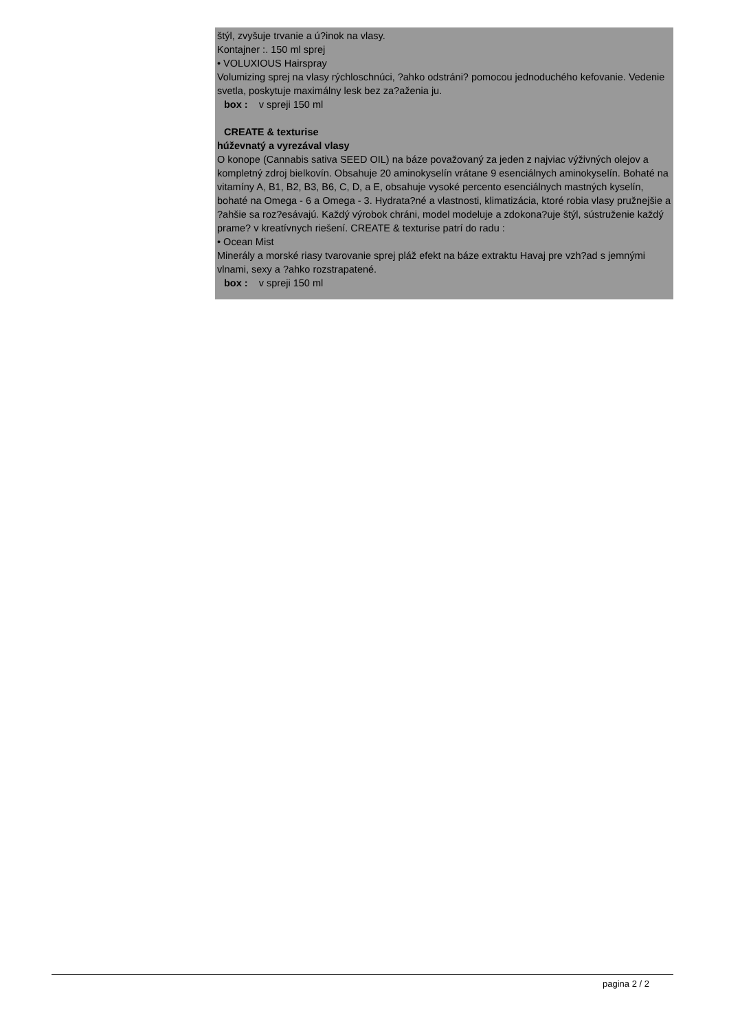štýl, zvyšuje trvanie a ú?inok na vlasy.
Kontajner :. 150 ml sprej
• VOLUXIOUS Hairspray
Volumizing sprej na vlasy rýchloschnúci, ?ahko odstráni? pomocou jednoduchého kefovanie. Vedenie svetla, poskytuje maximálny lesk bez za?aženia ju.
box : v spreji 150 ml
CREATE & texturise
húževnatý a vyrezával vlasy
O konope (Cannabis sativa SEED OIL) na báze považovaný za jeden z najviac výživných olejov a kompletný zdroj bielkovín. Obsahuje 20 aminokyselín vrátane 9 esenciálnych aminokyselín. Bohaté na vitamíny A, B1, B2, B3, B6, C, D, a E, obsahuje vysoké percento esenciálnych mastných kyselín, bohaté na Omega - 6 a Omega - 3. Hydrata?né a vlastnosti, klimatizácia, ktoré robia vlasy pružnejšie a ?ahšie sa roz?esávajú. Každý výrobok chráni, model modeluje a zdokona?uje štýl, sústruženie každý prame? v kreatívnych riešení. CREATE & texturise patrí do radu :
• Ocean Mist
Minerály a morské riasy tvarovanie sprej pláž efekt na báze extraktu Havaj pre vzh?ad s jemnými vlnami, sexy a ?ahko rozstrapatené.
box : v spreji 150 ml
pagina 2 / 2